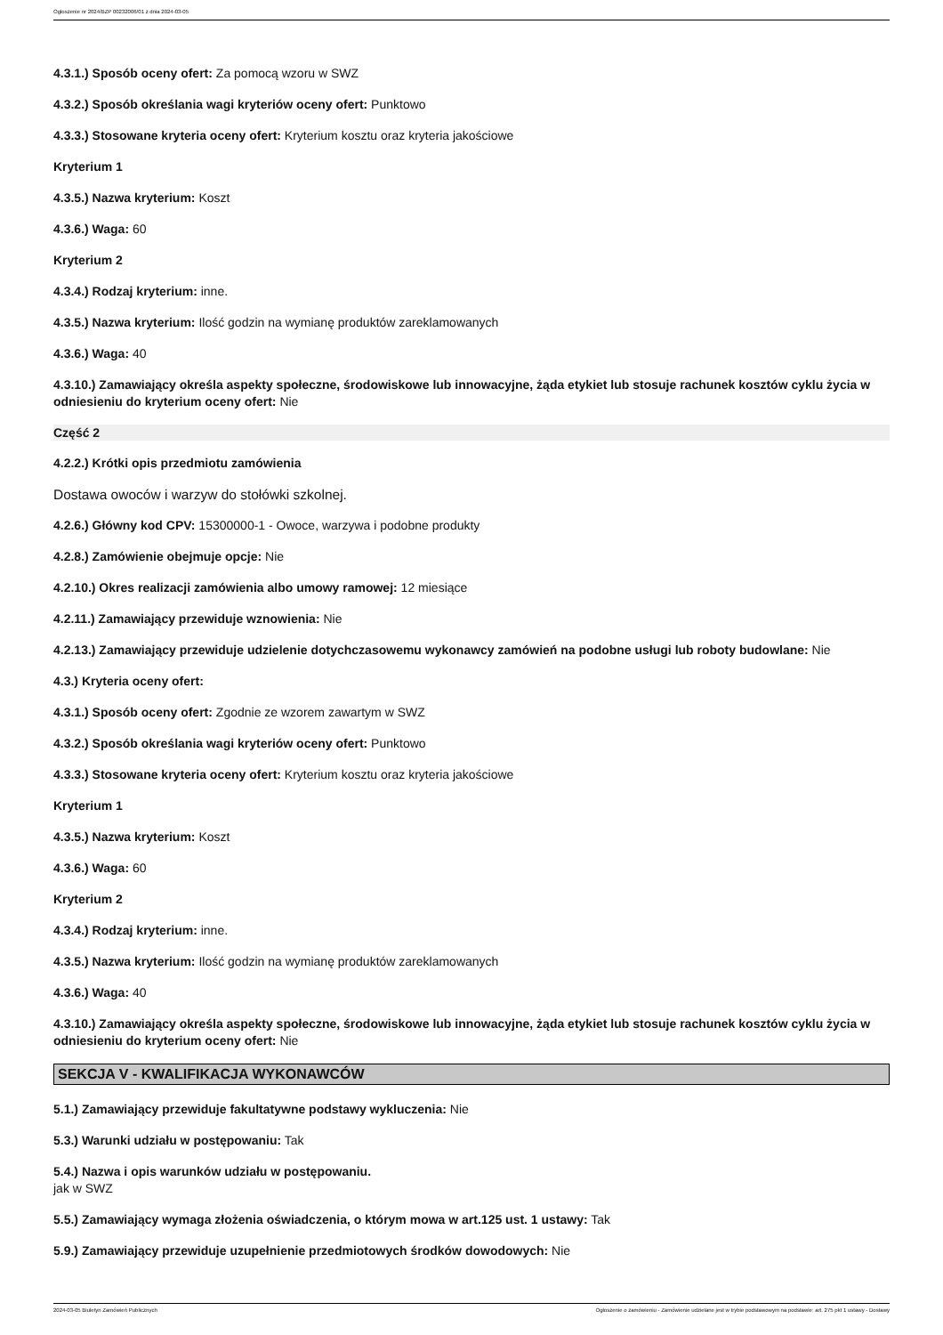Ogłoszenie nr 2024/BZP 00232006/01 z dnia 2024-03-05
4.3.1.) Sposób oceny ofert: Za pomocą wzoru w SWZ
4.3.2.) Sposób określania wagi kryteriów oceny ofert: Punktowo
4.3.3.) Stosowane kryteria oceny ofert: Kryterium kosztu oraz kryteria jakościowe
Kryterium 1
4.3.5.) Nazwa kryterium: Koszt
4.3.6.) Waga: 60
Kryterium 2
4.3.4.) Rodzaj kryterium: inne.
4.3.5.) Nazwa kryterium: Ilość godzin na wymianę produktów zareklamowanych
4.3.6.) Waga: 40
4.3.10.) Zamawiający określa aspekty społeczne, środowiskowe lub innowacyjne, żąda etykiet lub stosuje rachunek kosztów cyklu życia w odniesieniu do kryterium oceny ofert: Nie
Część 2
4.2.2.) Krótki opis przedmiotu zamówienia
Dostawa owoców i warzyw do stołówki szkolnej.
4.2.6.) Główny kod CPV: 15300000-1 - Owoce, warzywa i podobne produkty
4.2.8.) Zamówienie obejmuje opcje: Nie
4.2.10.) Okres realizacji zamówienia albo umowy ramowej: 12 miesiące
4.2.11.) Zamawiający przewiduje wznowienia: Nie
4.2.13.) Zamawiający przewiduje udzielenie dotychczasowemu wykonawcy zamówień na podobne usługi lub roboty budowlane: Nie
4.3.) Kryteria oceny ofert:
4.3.1.) Sposób oceny ofert: Zgodnie ze wzorem zawartym w SWZ
4.3.2.) Sposób określania wagi kryteriów oceny ofert: Punktowo
4.3.3.) Stosowane kryteria oceny ofert: Kryterium kosztu oraz kryteria jakościowe
Kryterium 1
4.3.5.) Nazwa kryterium: Koszt
4.3.6.) Waga: 60
Kryterium 2
4.3.4.) Rodzaj kryterium: inne.
4.3.5.) Nazwa kryterium: Ilość godzin na wymianę produktów zareklamowanych
4.3.6.) Waga: 40
4.3.10.) Zamawiający określa aspekty społeczne, środowiskowe lub innowacyjne, żąda etykiet lub stosuje rachunek kosztów cyklu życia w odniesieniu do kryterium oceny ofert: Nie
SEKCJA V - KWALIFIKACJA WYKONAWCÓW
5.1.) Zamawiający przewiduje fakultatywne podstawy wykluczenia: Nie
5.3.) Warunki udziału w postępowaniu: Tak
5.4.) Nazwa i opis warunków udziału w postępowaniu.
jak w SWZ
5.5.) Zamawiający wymaga złożenia oświadczenia, o którym mowa w art.125 ust. 1 ustawy: Tak
5.9.) Zamawiający przewiduje uzupełnienie przedmiotowych środków dowodowych: Nie
2024-03-05 Biuletyn Zamówień Publicznych Ogłoszenie o zamówieniu - Zamówienie udzielane jest w trybie podstawowym na podstawie: art. 275 pkt 1 ustawy - Dostawy